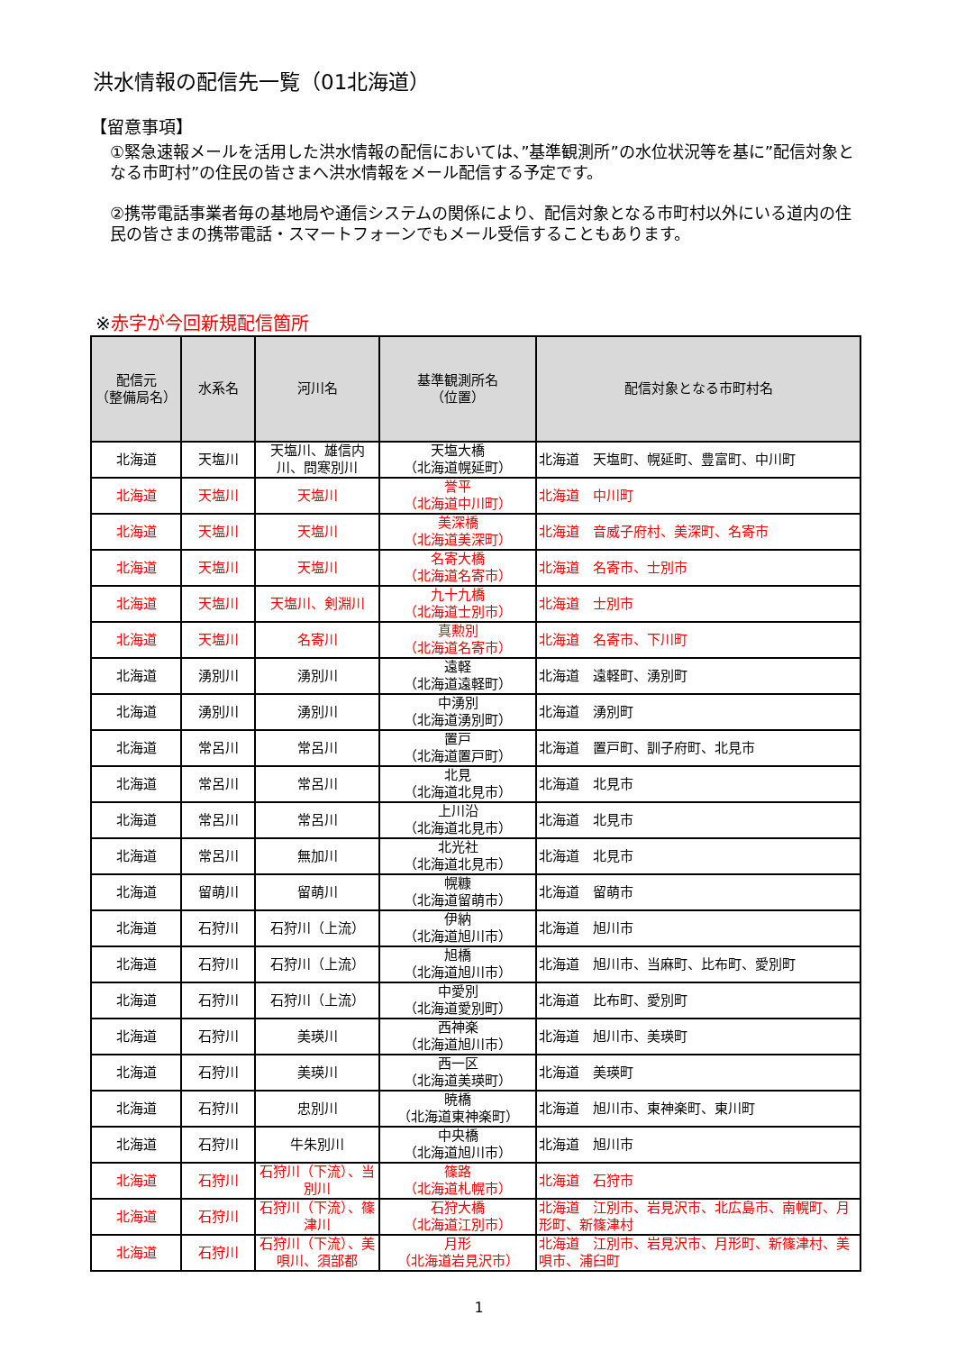洪水情報の配信先一覧（01北海道）
【留意事項】
①緊急速報メールを活用した洪水情報の配信においては、”基準観測所”の水位状況等を基に”配信対象となる市町村”の住民の皆さまへ洪水情報をメール配信する予定です。
②携帯電話事業者毎の基地局や通信システムの関係により、配信対象となる市町村以外にいる道内の住民の皆さまの携帯電話・スマートフォーンでもメール受信することもあります。
※赤字が今回新規配信箇所
| 配信元 （整備局名） | 水系名 | 河川名 | 基準観測所名 （位置） | 配信対象となる市町村名 |
| --- | --- | --- | --- | --- |
| 北海道 | 天塩川 | 天塩川、雄信内川、問寒別川 | 天塩大橋 （北海道幌延町） | 北海道 天塩町、幌延町、豊富町、中川町 |
| 北海道 | 天塩川 | 天塩川 | 誉平 （北海道中川町） | 北海道 中川町 |
| 北海道 | 天塩川 | 天塩川 | 美深橋 （北海道美深町） | 北海道 音威子府村、美深町、名寄市 |
| 北海道 | 天塩川 | 天塩川 | 名寄大橋 （北海道名寄市） | 北海道 名寄市、士別市 |
| 北海道 | 天塩川 | 天塩川、剣淵川 | 九十九橋 （北海道士別市） | 北海道 士別市 |
| 北海道 | 天塩川 | 名寄川 | 真勲別 （北海道名寄市） | 北海道 名寄市、下川町 |
| 北海道 | 湧別川 | 湧別川 | 遠軽 （北海道遠軽町） | 北海道 遠軽町、湧別町 |
| 北海道 | 湧別川 | 湧別川 | 中湧別 （北海道湧別町） | 北海道 湧別町 |
| 北海道 | 常呂川 | 常呂川 | 置戸 （北海道置戸町） | 北海道 置戸町、訓子府町、北見市 |
| 北海道 | 常呂川 | 常呂川 | 北見 （北海道北見市） | 北海道 北見市 |
| 北海道 | 常呂川 | 常呂川 | 上川沿 （北海道北見市） | 北海道 北見市 |
| 北海道 | 常呂川 | 無加川 | 北光社 （北海道北見市） | 北海道 北見市 |
| 北海道 | 留萌川 | 留萌川 | 幌糠 （北海道留萌市） | 北海道 留萌市 |
| 北海道 | 石狩川 | 石狩川（上流） | 伊納 （北海道旭川市） | 北海道 旭川市 |
| 北海道 | 石狩川 | 石狩川（上流） | 旭橋 （北海道旭川市） | 北海道 旭川市、当麻町、比布町、愛別町 |
| 北海道 | 石狩川 | 石狩川（上流） | 中愛別 （北海道愛別町） | 北海道 比布町、愛別町 |
| 北海道 | 石狩川 | 美瑛川 | 西神楽 （北海道旭川市） | 北海道 旭川市、美瑛町 |
| 北海道 | 石狩川 | 美瑛川 | 西一区 （北海道美瑛町） | 北海道 美瑛町 |
| 北海道 | 石狩川 | 忠別川 | 暁橋 （北海道東神楽町） | 北海道 旭川市、東神楽町、東川町 |
| 北海道 | 石狩川 | 牛朱別川 | 中央橋 （北海道旭川市） | 北海道 旭川市 |
| 北海道 | 石狩川 | 石狩川（下流）、当別川 | 篠路 （北海道札幌市） | 北海道 石狩市 |
| 北海道 | 石狩川 | 石狩川（下流）、篠津川 | 石狩大橋 （北海道江別市） | 北海道 江別市、岩見沢市、北広島市、南幌町、月形町、新篠津村 |
| 北海道 | 石狩川 | 石狩川（下流）、美唄川、須部都 | 月形 （北海道岩見沢市） | 北海道 江別市、岩見沢市、月形町、新篠津村、美唄市、浦臼町 |
1